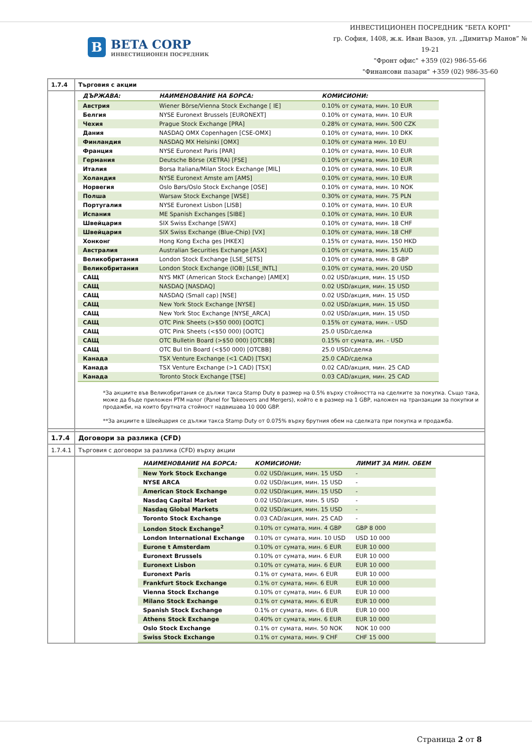B
BETA CORP
ИНВЕСТИЦИОНЕН ПОСРЕДНИК
ИНВЕСТИЦИОНЕН ПОСРЕДНИК "БЕТА КОРП"
гр. София, 1408, ж.к. Иван Вазов, ул. „Димитър Манов” № 19-21
"Фронт офис" +359 (02) 986-55-66
"Финансови пазари" +359 (02) 986-35-60
| 1.7.4 | Търговия с акции |
| | / ДЪРЖАВА: / НАИМЕНОВАНИЕ НА БОРСА: / КОМИСИОНИ: / / --- / --- / --- / / Австрия / Wiener Börse/Vienna Stock Exchange [ IE] / 0.10% от сумата, мин. 10 EUR / / Белгия / NYSE Euronext Brussels [EURONEXT] / 0.10% от сумата, мин. 10 EUR / / Чехия / Prague Stock Exchange [PRA] / 0.28% от сумата, мин. 500 CZK / / Дания / NASDAQ OMX Copenhagen [CSE-OMX] / 0.10% от сумата, мин. 10 DKK / / Финландия / NASDAQ MX Helsinki [OMX] / 0.10% от сумата мин. 10 EU / / Франция / NYSE Euronext Paris [PAR] / 0.10% от сумата, мин. 10 EUR / / Германия / Deutsche Börse (XETRA) [FSE] / 0.10% от сумата, мин. 10 EUR / / Италия / Borsa Italiana/Milan Stock Exchange [MIL] / 0.10% от сумата, мин. 10 EUR / / Холандия / NYSE Euronext Amste am [AMS] / 0.10% от сумата, мин. 10 EUR / / Норвегия / Oslo Børs/Oslo Stock Exchange [OSE] / 0.10% от сумата, мин. 10 NOK / / Полша / Warsaw Stock Exchange [WSE] / 0.30% от сумата, мин. 75 PLN / / Португалия / NYSE Euronext Lisbon [LISB] / 0.10% от сумата, мин. 10 EUR / / Испания / ME Spanish Exchanges [SIBE] / 0.10% от сумата, мин. 10 EUR / / Швейцария / SIX Swiss Exchange [SWX] / 0.10% от сумата, мин. 18 CHF / / Швейцария / SIX Swiss Exchange (Blue-Chip) [VX] / 0.10% от сумата, мин. 18 CHF / / Хонконг / Hong Kong Excha ges [HKEX] / 0.15% от сумата, мин. 150 HKD / / Австралия / Australian Securities Exchange [ASX] / 0.10% от сумата, мин. 15 AUD / / Великобритания / London Stock Exchange [LSE_SETS] / 0.10% от сумата, мин. 8 GBP / / Великобритания / London Stock Exchange (IOB) [LSE_INTL] / 0.10% от сумата, мин. 20 USD / / САЩ / NYS MKT (American Stock Exchange) [AMEX] / 0.02 USD/акция, мин. 15 USD / / САЩ / NASDAQ [NASDAQ] / 0.02 USD/акция, мин. 15 USD / / САЩ / NASDAQ (Small cap) [NSE] / 0.02 USD/акция, мин. 15 USD / / САЩ / New York Stock Exchange [NYSE] / 0.02 USD/акция, мин. 15 USD / / САЩ / New York Stoc Exchange [NYSE_ARCA] / 0.02 USD/акция, мин. 15 USD / / САЩ / OTC Pink Sheets (>$50 000) [OOTC] / 0.15% от сумата, мин. - USD / / САЩ / OTC Pink Sheets (<$50 000) [OOTC] / 25.0 USD/сделка / / САЩ / OTC Bulletin Board (>$50 000) [OTCBB] / 0.15% от сумата, ин. - USD / / САЩ / OTC Bul tin Board (<$50 000) [OTCBB] / 25.0 USD/сделка / / Канада / TSX Venture Exchange (<1 CAD) [TSX] / 25.0 CAD/сделка / / Канада / TSX Venture Exchange (>1 CAD) [TSX] / 0.02 CAD/акция, мин. 25 CAD / / Канада / Toronto Stock Exchange [TSE] / 0.03 CAD/акция, мин. 25 CAD / *За акциите във Великобритания се дължи такса Stamp Duty в размер на 0.5% върху стойността на сделките за покупка. Също така, може да бъде приложен PTM налог (Panel for Takeovers and Mergers), който е в размер на 1 GBP, наложен на транзакции за покупки и продажби, на които брутната стойност надвишава 10 000 GBP. **За акциите в Швейцария се дължи такса Stamp Duty от 0.075% върху брутния обем на сделката при покупка и продажба. |
| 1.7.4 | Договори за разлика (CFD) |
| 1.7.4.1 | Търговия с договори за разлика (CFD) върху акции |
| | / НАИМЕНОВАНИЕ НА БОРСА: / КОМИСИОНИ: / ЛИМИТ ЗА МИН. ОБЕМ / / --- / --- / --- / / New York Stock Exchange / 0.02 USD/акция, мин. 15 USD / - / / NYSE ARCA / 0.02 USD/акция, мин. 15 USD / - / / American Stock Exchange / 0.02 USD/акция, мин. 15 USD / - / / Nasdaq Capital Market / 0.02 USD/акция, мин. 5 USD / - / / Nasdaq Global Markets / 0.02 USD/акция, мин. 15 USD / - / / Toronto Stock Exchange / 0.03 CAD/акция, мин. 25 CAD / - / / London Stock Exchange<sup>2</sup> / 0.10% от сумата, мин. 4 GBP / GBP 8 000 / / London International Exchange / 0.10% от сумата, мин. 10 USD / USD 10 000 / / Eurone t Amsterdam / 0.10% от сумата, мин. 6 EUR / EUR 10 000 / / Euronext Brussels / 0.10% от сумата, мин. 6 EUR / EUR 10 000 / / Euronext Lisbon / 0.10% от сумата, мин. 6 EUR / EUR 10 000 / / Euronext Paris / 0.1% от сумата, мин. 6 EUR / EUR 10 000 / / Frankfurt Stock Exchange / 0.1% от сумата, мин. 6 EUR / EUR 10 000 / / Vienna Stock Exchange / 0.10% от сумата, мин. 6 EUR / EUR 10 000 / / Milano Stock Exchange / 0.1% от сумата, мин. 6 EUR / EUR 10 000 / / Spanish Stock Exchange / 0.1% от сумата, мин. 6 EUR / EUR 10 000 / / Athens Stock Exchange / 0.40% от сумата, мин. 6 EUR / EUR 10 000 / / Oslo Stock Exchange / 0.1% от сумата, мин. 50 NOK / NOK 10 000 / / Swiss Stock Exchange / 0.1% от сумата, мин. 9 CHF / CHF 15 000 / |
Страница 2 от 8